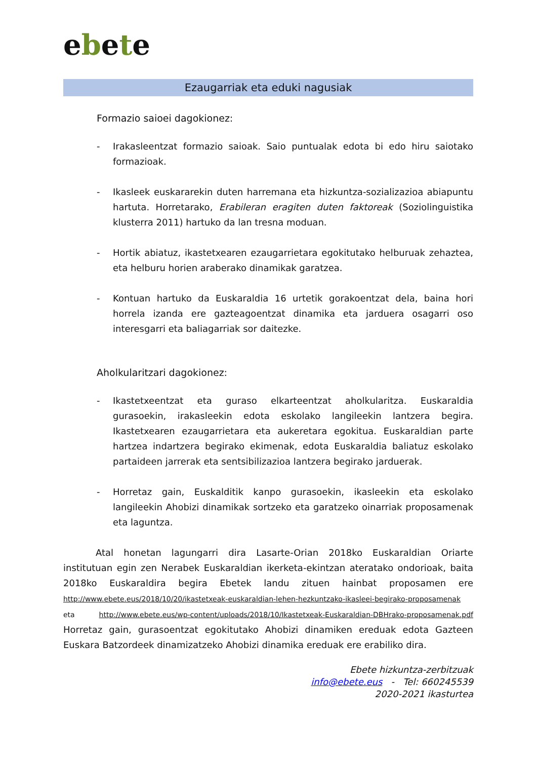ebete
Ezaugarriak eta eduki nagusiak
Formazio saioei dagokionez:
- Irakasleentzat formazio saioak. Saio puntualak edota bi edo hiru saiotako formazioak.
- Ikasleek euskararekin duten harremana eta hizkuntza-sozializazioa abiapuntu hartuta. Horretarako, Erabileran eragiten duten faktoreak (Soziolinguistika klusterra 2011) hartuko da lan tresna moduan.
- Hortik abiatuz, ikastetxearen ezaugarrietara egokitutako helburuak zehaztea, eta helburu horien araberako dinamikak garatzea.
- Kontuan hartuko da Euskaraldia 16 urtetik gorakoentzat dela, baina hori horrela izanda ere gazteagoentzat dinamika eta jarduera osagarri oso interesgarri eta baliagarriak sor daitezke.
Aholkularitzari dagokionez:
- Ikastetxeentzat eta guraso elkarteentzat aholkularitza. Euskaraldia gurasoekin, irakasleekin edota eskolako langileekin lantzera begira. Ikastetxearen ezaugarrietara eta aukeretara egokitua. Euskaraldian parte hartzea indartzera begirako ekimenak, edota Euskaraldia baliatuz eskolako partaideen jarrerak eta sentsibilizazioa lantzera begirako jarduerak.
- Horretaz gain, Euskalditik kanpo gurasoekin, ikasleekin eta eskolako langileekin Ahobizi dinamikak sortzeko eta garatzeko oinarriak proposamenak eta laguntza.
Atal honetan lagungarri dira Lasarte-Orian 2018ko Euskaraldian Oriarte institutuan egin zen Nerabek Euskaraldian ikerketa-ekintzan ateratako ondorioak, baita 2018ko Euskaraldira begira Ebetek landu zituen hainbat proposamen ere http://www.ebete.eus/2018/10/20/ikastetxeak-euskaraldian-lehen-hezkuntzako-ikasleei-begirako-proposamenak eta http://www.ebete.eus/wp-content/uploads/2018/10/Ikastetxeak-Euskaraldian-DBHrako-proposamenak.pdf Horretaz gain, gurasoentzat egokitutako Ahobizi dinamiken ereduak edota Gazteen Euskara Batzordeek dinamizatzeko Ahobizi dinamika ereduak ere erabiliko dira.
Ebete hizkuntza-zerbitzuak
info@ebete.eus - Tel: 660245539
2020-2021 ikasturtea